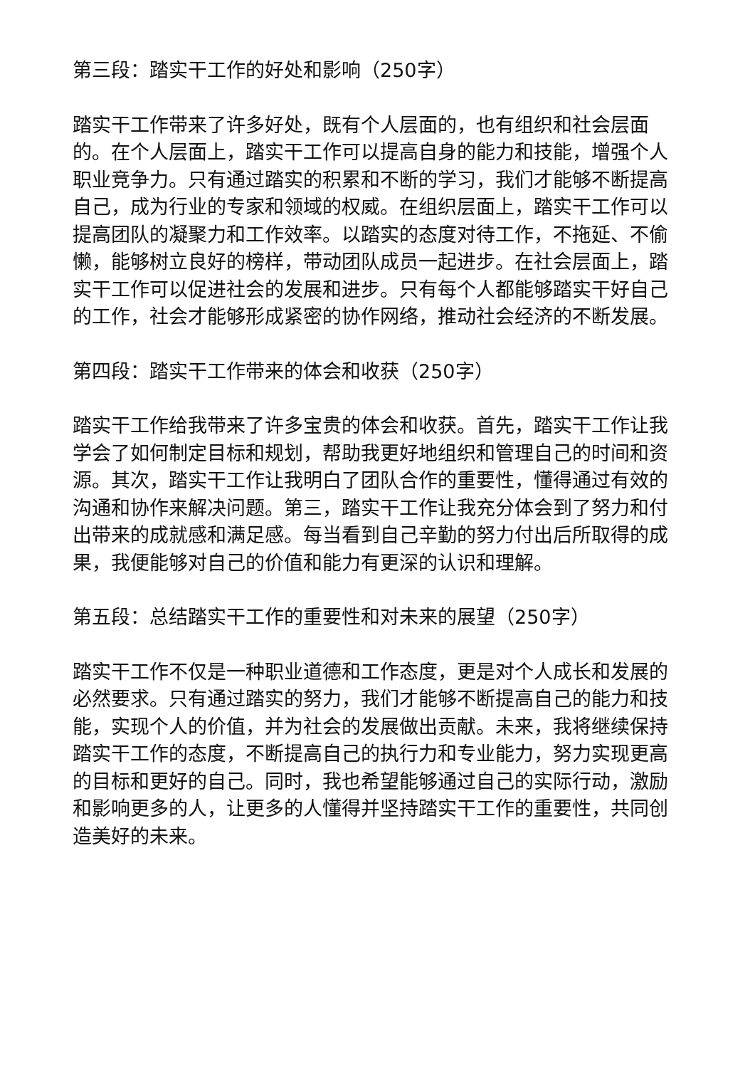第三段：踏实干工作的好处和影响（250字）
踏实干工作带来了许多好处，既有个人层面的，也有组织和社会层面的。在个人层面上，踏实干工作可以提高自身的能力和技能，增强个人职业竞争力。只有通过踏实的积累和不断的学习，我们才能够不断提高自己，成为行业的专家和领域的权威。在组织层面上，踏实干工作可以提高团队的凝聚力和工作效率。以踏实的态度对待工作，不拖延、不偷懒，能够树立良好的榜样，带动团队成员一起进步。在社会层面上，踏实干工作可以促进社会的发展和进步。只有每个人都能够踏实干好自己的工作，社会才能够形成紧密的协作网络，推动社会经济的不断发展。
第四段：踏实干工作带来的体会和收获（250字）
踏实干工作给我带来了许多宝贵的体会和收获。首先，踏实干工作让我学会了如何制定目标和规划，帮助我更好地组织和管理自己的时间和资源。其次，踏实干工作让我明白了团队合作的重要性，懂得通过有效的沟通和协作来解决问题。第三，踏实干工作让我充分体会到了努力和付出带来的成就感和满足感。每当看到自己辛勤的努力付出后所取得的成果，我便能够对自己的价值和能力有更深的认识和理解。
第五段：总结踏实干工作的重要性和对未来的展望（250字）
踏实干工作不仅是一种职业道德和工作态度，更是对个人成长和发展的必然要求。只有通过踏实的努力，我们才能够不断提高自己的能力和技能，实现个人的价值，并为社会的发展做出贡献。未来，我将继续保持踏实干工作的态度，不断提高自己的执行力和专业能力，努力实现更高的目标和更好的自己。同时，我也希望能够通过自己的实际行动，激励和影响更多的人，让更多的人懂得并坚持踏实干工作的重要性，共同创造美好的未来。